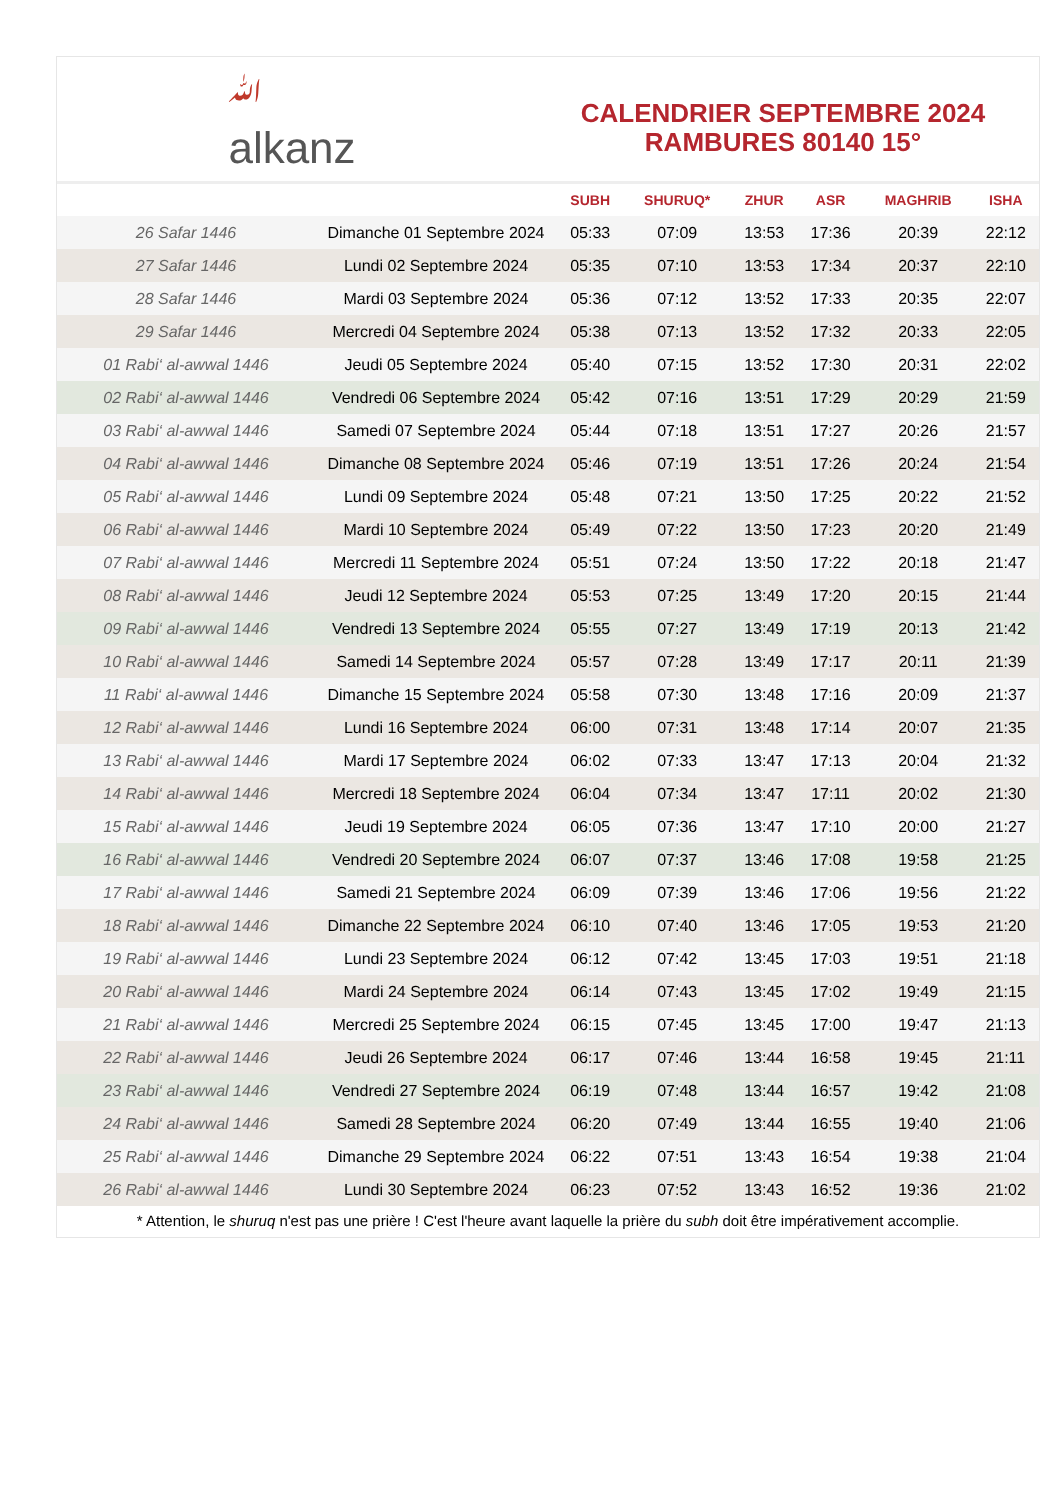ﷲ
alkanz
CALENDRIER SEPTEMBRE 2024
RAMBURES 80140 15°
| | | SUBH | SHURUQ* | ZHUR | ASR | MAGHRIB | ISHA |
| --- | --- | --- | --- | --- | --- | --- | --- |
| 26 Safar 1446 | Dimanche 01 Septembre 2024 | 05:33 | 07:09 | 13:53 | 17:36 | 20:39 | 22:12 |
| 27 Safar 1446 | Lundi 02 Septembre 2024 | 05:35 | 07:10 | 13:53 | 17:34 | 20:37 | 22:10 |
| 28 Safar 1446 | Mardi 03 Septembre 2024 | 05:36 | 07:12 | 13:52 | 17:33 | 20:35 | 22:07 |
| 29 Safar 1446 | Mercredi 04 Septembre 2024 | 05:38 | 07:13 | 13:52 | 17:32 | 20:33 | 22:05 |
| 01 Rabi‘ al-awwal 1446 | Jeudi 05 Septembre 2024 | 05:40 | 07:15 | 13:52 | 17:30 | 20:31 | 22:02 |
| 02 Rabi‘ al-awwal 1446 | Vendredi 06 Septembre 2024 | 05:42 | 07:16 | 13:51 | 17:29 | 20:29 | 21:59 |
| 03 Rabi‘ al-awwal 1446 | Samedi 07 Septembre 2024 | 05:44 | 07:18 | 13:51 | 17:27 | 20:26 | 21:57 |
| 04 Rabi‘ al-awwal 1446 | Dimanche 08 Septembre 2024 | 05:46 | 07:19 | 13:51 | 17:26 | 20:24 | 21:54 |
| 05 Rabi‘ al-awwal 1446 | Lundi 09 Septembre 2024 | 05:48 | 07:21 | 13:50 | 17:25 | 20:22 | 21:52 |
| 06 Rabi‘ al-awwal 1446 | Mardi 10 Septembre 2024 | 05:49 | 07:22 | 13:50 | 17:23 | 20:20 | 21:49 |
| 07 Rabi‘ al-awwal 1446 | Mercredi 11 Septembre 2024 | 05:51 | 07:24 | 13:50 | 17:22 | 20:18 | 21:47 |
| 08 Rabi‘ al-awwal 1446 | Jeudi 12 Septembre 2024 | 05:53 | 07:25 | 13:49 | 17:20 | 20:15 | 21:44 |
| 09 Rabi‘ al-awwal 1446 | Vendredi 13 Septembre 2024 | 05:55 | 07:27 | 13:49 | 17:19 | 20:13 | 21:42 |
| 10 Rabi‘ al-awwal 1446 | Samedi 14 Septembre 2024 | 05:57 | 07:28 | 13:49 | 17:17 | 20:11 | 21:39 |
| 11 Rabi‘ al-awwal 1446 | Dimanche 15 Septembre 2024 | 05:58 | 07:30 | 13:48 | 17:16 | 20:09 | 21:37 |
| 12 Rabi‘ al-awwal 1446 | Lundi 16 Septembre 2024 | 06:00 | 07:31 | 13:48 | 17:14 | 20:07 | 21:35 |
| 13 Rabi‘ al-awwal 1446 | Mardi 17 Septembre 2024 | 06:02 | 07:33 | 13:47 | 17:13 | 20:04 | 21:32 |
| 14 Rabi‘ al-awwal 1446 | Mercredi 18 Septembre 2024 | 06:04 | 07:34 | 13:47 | 17:11 | 20:02 | 21:30 |
| 15 Rabi‘ al-awwal 1446 | Jeudi 19 Septembre 2024 | 06:05 | 07:36 | 13:47 | 17:10 | 20:00 | 21:27 |
| 16 Rabi‘ al-awwal 1446 | Vendredi 20 Septembre 2024 | 06:07 | 07:37 | 13:46 | 17:08 | 19:58 | 21:25 |
| 17 Rabi‘ al-awwal 1446 | Samedi 21 Septembre 2024 | 06:09 | 07:39 | 13:46 | 17:06 | 19:56 | 21:22 |
| 18 Rabi‘ al-awwal 1446 | Dimanche 22 Septembre 2024 | 06:10 | 07:40 | 13:46 | 17:05 | 19:53 | 21:20 |
| 19 Rabi‘ al-awwal 1446 | Lundi 23 Septembre 2024 | 06:12 | 07:42 | 13:45 | 17:03 | 19:51 | 21:18 |
| 20 Rabi‘ al-awwal 1446 | Mardi 24 Septembre 2024 | 06:14 | 07:43 | 13:45 | 17:02 | 19:49 | 21:15 |
| 21 Rabi‘ al-awwal 1446 | Mercredi 25 Septembre 2024 | 06:15 | 07:45 | 13:45 | 17:00 | 19:47 | 21:13 |
| 22 Rabi‘ al-awwal 1446 | Jeudi 26 Septembre 2024 | 06:17 | 07:46 | 13:44 | 16:58 | 19:45 | 21:11 |
| 23 Rabi‘ al-awwal 1446 | Vendredi 27 Septembre 2024 | 06:19 | 07:48 | 13:44 | 16:57 | 19:42 | 21:08 |
| 24 Rabi‘ al-awwal 1446 | Samedi 28 Septembre 2024 | 06:20 | 07:49 | 13:44 | 16:55 | 19:40 | 21:06 |
| 25 Rabi‘ al-awwal 1446 | Dimanche 29 Septembre 2024 | 06:22 | 07:51 | 13:43 | 16:54 | 19:38 | 21:04 |
| 26 Rabi‘ al-awwal 1446 | Lundi 30 Septembre 2024 | 06:23 | 07:52 | 13:43 | 16:52 | 19:36 | 21:02 |
* Attention, le shuruq n'est pas une prière ! C'est l'heure avant laquelle la prière du subh doit être impérativement accomplie.